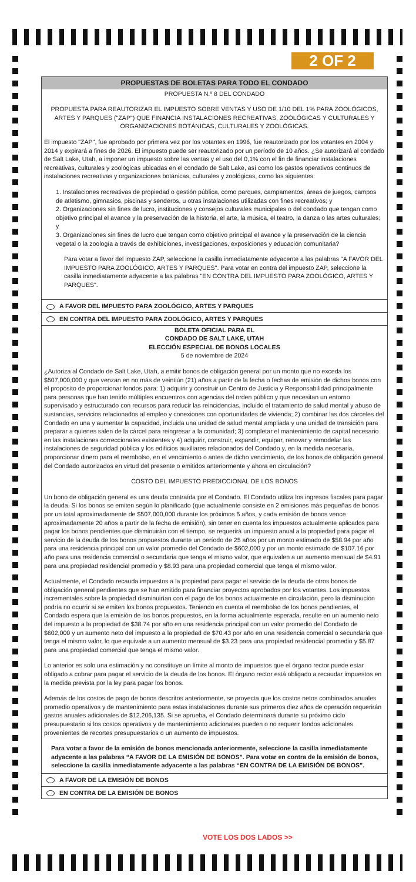2 OF 2
PROPUESTAS DE BOLETAS PARA TODO EL CONDADO
PROPUESTA N.º 8 DEL CONDADO
PROPUESTA PARA REAUTORIZAR EL IMPUESTO SOBRE VENTAS Y USO DE 1/10 DEL 1% PARA ZOOLÓGICOS, ARTES Y PARQUES ("ZAP") QUE FINANCIA INSTALACIONES RECREATIVAS, ZOOLÓGICAS Y CULTURALES Y ORGANIZACIONES BOTÁNICAS, CULTURALES Y ZOOLÓGICAS.
El impuesto "ZAP", fue aprobado por primera vez por los votantes en 1996, fue reautorizado por los votantes en 2004 y 2014 y expirará a fines de 2026. El impuesto puede ser reautorizado por un período de 10 años. ¿Se autorizará al condado de Salt Lake, Utah, a imponer un impuesto sobre las ventas y el uso del 0,1% con el fin de financiar instalaciones recreativas, culturales y zoológicas ubicadas en el condado de Salt Lake, así como los gastos operativos continuos de instalaciones recreativas y organizaciones botánicas, culturales y zoológicas, como las siguientes:
1. Instalaciones recreativas de propiedad o gestión pública, como parques, campamentos, áreas de juegos, campos de atletismo, gimnasios, piscinas y senderos, u otras instalaciones utilizadas con fines recreativos; y
2. Organizaciones sin fines de lucro, instituciones y consejos culturales municipales o del condado que tengan como objetivo principal el avance y la preservación de la historia, el arte, la música, el teatro, la danza o las artes culturales; y
3. Organizaciones sin fines de lucro que tengan como objetivo principal el avance y la preservación de la ciencia vegetal o la zoología a través de exhibiciones, investigaciones, exposiciones y educación comunitaria?
Para votar a favor del impuesto ZAP, seleccione la casilla inmediatamente adyacente a las palabras "A FAVOR DEL IMPUESTO PARA ZOOLÓGICO, ARTES Y PARQUES". Para votar en contra del impuesto ZAP, seleccione la casilla inmediatamente adyacente a las palabras "EN CONTRA DEL IMPUESTO PARA ZOOLÓGICO, ARTES Y PARQUES".
A FAVOR DEL IMPUESTO PARA ZOOLÓGICO, ARTES Y PARQUES
EN CONTRA DEL IMPUESTO PARA ZOOLÓGICO, ARTES Y PARQUES
BOLETA OFICIAL PARA EL
CONDADO DE SALT LAKE, UTAH
ELECCIÓN ESPECIAL DE BONOS LOCALES
5 de noviembre de 2024
¿Autoriza al Condado de Salt Lake, Utah, a emitir bonos de obligación general por un monto que no exceda los $507,000,000 y que venzan en no más de veintiún (21) años a partir de la fecha o fechas de emisión de dichos bonos con el propósito de proporcionar fondos para: 1) adquirir y construir un Centro de Justicia y Responsabilidad principalmente para personas que han tenido múltiples encuentros con agencias del orden público y que necesitan un entorno supervisado y estructurado con recursos para reducir las reincidencias, incluido el tratamiento de salud mental y abuso de sustancias, servicios relacionados al empleo y conexiones con oportunidades de vivienda; 2) combinar las dos cárceles del Condado en una y aumentar la capacidad, incluida una unidad de salud mental ampliada y una unidad de transición para preparar a quienes salen de la cárcel para reingresar a la comunidad; 3) completar el mantenimiento de capital necesario en las instalaciones correccionales existentes y 4) adquirir, construir, expandir, equipar, renovar y remodelar las instalaciones de seguridad pública y los edificios auxiliares relacionados del Condado y, en la medida necesaria, proporcionar dinero para el reembolso, en el vencimiento o antes de dicho vencimiento, de los bonos de obligación general del Condado autorizados en virtud del presente o emitidos anteriormente y ahora en circulación?
COSTO DEL IMPUESTO PREDICCIONAL DE LOS BONOS
Un bono de obligación general es una deuda contraída por el Condado. El Condado utiliza los ingresos fiscales para pagar la deuda. Si los bonos se emiten según lo planificado (que actualmente consiste en 2 emisiones más pequeñas de bonos por un total aproximadamente de $507,000,000 durante los próximos 5 años, y cada emisión de bonos vence aproximadamente 20 años a partir de la fecha de emisión), sin tener en cuenta los impuestos actualmente aplicados para pagar los bonos pendientes que disminuirán con el tiempo, se requerirá un impuesto anual a la propiedad para pagar el servicio de la deuda de los bonos propuestos durante un período de 25 años por un monto estimado de $58.94 por año para una residencia principal con un valor promedio del Condado de $602,000 y por un monto estimado de $107.16 por año para una residencia comercial o secundaria que tenga el mismo valor, que equivalen a un aumento mensual de $4.91 para una propiedad residencial promedio y $8.93 para una propiedad comercial que tenga el mismo valor.
Actualmente, el Condado recauda impuestos a la propiedad para pagar el servicio de la deuda de otros bonos de obligación general pendientes que se han emitido para financiar proyectos aprobados por los votantes. Los impuestos incrementales sobre la propiedad disminuirían con el pago de los bonos actualmente en circulación, pero la disminución podría no ocurrir si se emiten los bonos propuestos. Teniendo en cuenta el reembolso de los bonos pendientes, el Condado espera que la emisión de los bonos propuestos, en la forma actualmente esperada, resulte en un aumento neto del impuesto a la propiedad de $38.74 por año en una residencia principal con un valor promedio del Condado de $602,000 y un aumento neto del impuesto a la propiedad de $70.43 por año en una residencia comercial o secundaria que tenga el mismo valor, lo que equivale a un aumento mensual de $3.23 para una propiedad residencial promedio y $5.87 para una propiedad comercial que tenga el mismo valor.
Lo anterior es solo una estimación y no constituye un límite al monto de impuestos que el órgano rector puede estar obligado a cobrar para pagar el servicio de la deuda de los bonos. El órgano rector está obligado a recaudar impuestos en la medida prevista por la ley para pagar los bonos.
Además de los costos de pago de bonos descritos anteriormente, se proyecta que los costos netos combinados anuales promedio operativos y de mantenimiento para estas instalaciones durante sus primeros diez años de operación requerirán gastos anuales adicionales de $12,206,135. Si se aprueba, el Condado determinará durante su próximo ciclo presupuestario si los costos operativos y de mantenimiento adicionales pueden o no requerir fondos adicionales provenientes de recortes presupuestarios o un aumento de impuestos.
Para votar a favor de la emisión de bonos mencionada anteriormente, seleccione la casilla inmediatamente adyacente a las palabras “A FAVOR DE LA EMISIÓN DE BONOS”. Para votar en contra de la emisión de bonos, seleccione la casilla inmediatamente adyacente a las palabras “EN CONTRA DE LA EMISIÓN DE BONOS”.
A FAVOR DE LA EMISIÓN DE BONOS
EN CONTRA DE LA EMISIÓN DE BONOS
VOTE LOS DOS LADOS >>